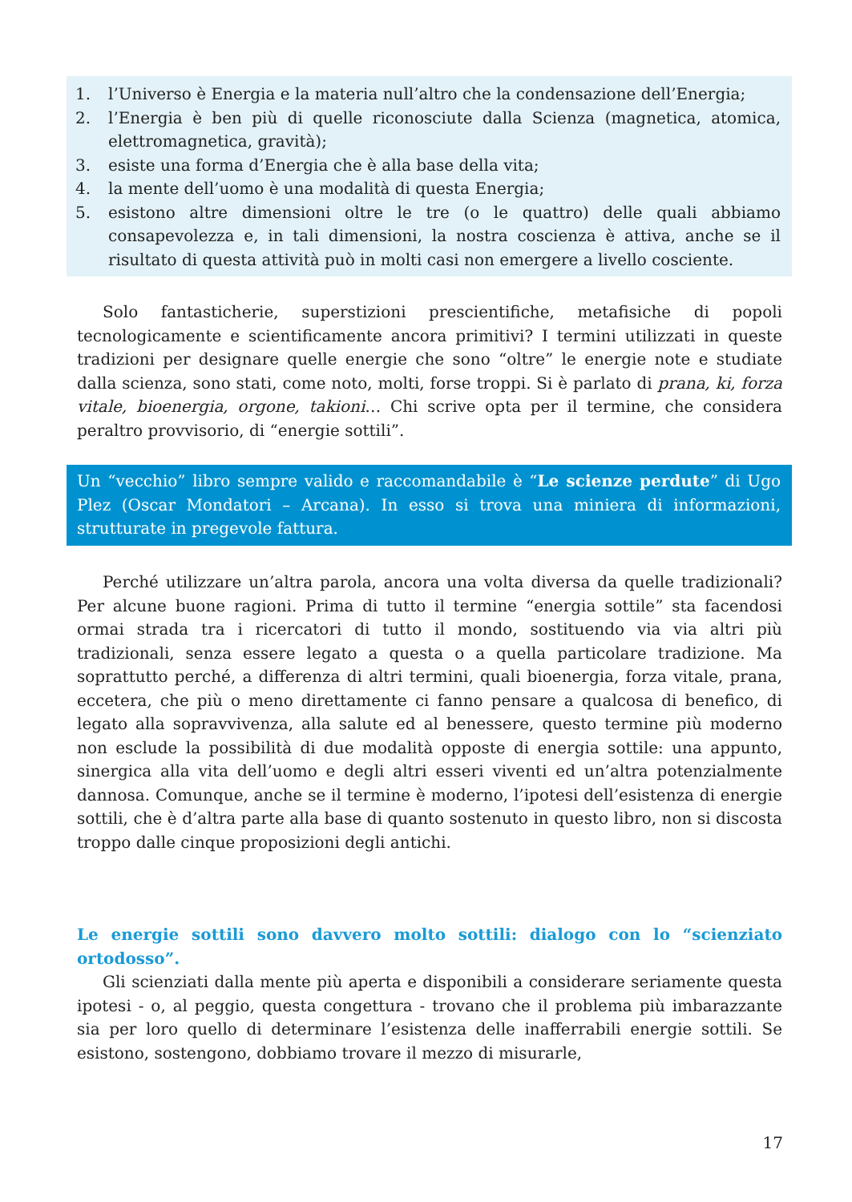1. l’Universo è Energia e la materia null’altro che la condensazione dell’Energia;
2. l’Energia è ben più di quelle riconosciute dalla Scienza (magnetica, atomica, elettromagnetica, gravità);
3. esiste una forma d’Energia che è alla base della vita;
4. la mente dell’uomo è una modalità di questa Energia;
5. esistono altre dimensioni oltre le tre (o le quattro) delle quali abbiamo consapevolezza e, in tali dimensioni, la nostra coscienza è attiva, anche se il risultato di questa attività può in molti casi non emergere a livello cosciente.
Solo fantasticherie, superstizioni prescientifiche, metafisiche di popoli tecnologicamente e scientificamente ancora primitivi? I termini utilizzati in queste tradizioni per designare quelle energie che sono “oltre” le energie note e studiate dalla scienza, sono stati, come noto, molti, forse troppi. Si è parlato di prana, ki, forza vitale, bioenergia, orgone, takioni… Chi scrive opta per il termine, che considera peraltro provvisorio, di “energie sottili”.
Un “vecchio” libro sempre valido e raccomandabile è “Le scienze perdute” di Ugo Plez (Oscar Mondatori – Arcana). In esso si trova una miniera di informazioni, strutturate in pregevole fattura.
Perché utilizzare un’altra parola, ancora una volta diversa da quelle tradizionali? Per alcune buone ragioni. Prima di tutto il termine “energia sottile” sta facendosi ormai strada tra i ricercatori di tutto il mondo, sostituendo via via altri più tradizionali, senza essere legato a questa o a quella particolare tradizione. Ma soprattutto perché, a differenza di altri termini, quali bioenergia, forza vitale, prana, eccetera, che più o meno direttamente ci fanno pensare a qualcosa di benefico, di legato alla sopravvivenza, alla salute ed al benessere, questo termine più moderno non esclude la possibilità di due modalità opposte di energia sottile: una appunto, sinergica alla vita dell’uomo e degli altri esseri viventi ed un’altra potenzialmente dannosa. Comunque, anche se il termine è moderno, l’ipotesi dell’esistenza di energie sottili, che è d’altra parte alla base di quanto sostenuto in questo libro, non si discosta troppo dalle cinque proposizioni degli antichi.
Le energie sottili sono davvero molto sottili: dialogo con lo “scienziato ortodosso”.
Gli scienziati dalla mente più aperta e disponibili a considerare seriamente questa ipotesi - o, al peggio, questa congettura - trovano che il problema più imbarazzante sia per loro quello di determinare l’esistenza delle inafferrabili energie sottili. Se esistono, sostengono, dobbiamo trovare il mezzo di misurarle,
17